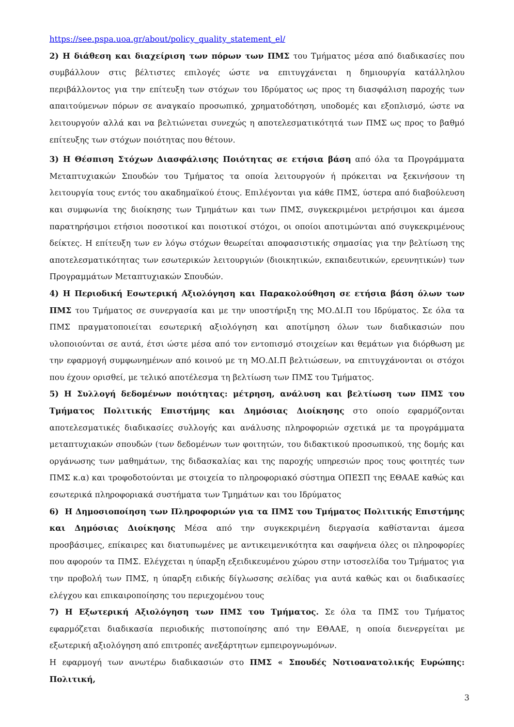https://see.pspa.uoa.gr/about/policy_quality_statement_el/
2) Η διάθεση και διαχείριση των πόρων των ΠΜΣ του Τμήματος μέσα από διαδικασίες που συμβάλλουν στις βέλτιστες επιλογές ώστε να επιτυγχάνεται η δημιουργία κατάλληλου περιβάλλοντος για την επίτευξη των στόχων του Ιδρύματος ως προς τη διασφάλιση παροχής των απαιτούμενων πόρων σε αναγκαίο προσωπικό, χρηματοδότηση, υποδομές και εξοπλισμό, ώστε να λειτουργούν αλλά και να βελτιώνεται συνεχώς η αποτελεσματικότητά των ΠΜΣ ως προς το βαθμό επίτευξης των στόχων ποιότητας που θέτουν.
3) Η Θέσπιση Στόχων Διασφάλισης Ποιότητας σε ετήσια βάση από όλα τα Προγράμματα Μεταπτυχιακών Σπουδών του Τμήματος τα οποία λειτουργούν ή πρόκειται να ξεκινήσουν τη λειτουργία τους εντός του ακαδημαϊκού έτους. Επιλέγονται για κάθε ΠΜΣ, ύστερα από διαβούλευση και συμφωνία της διοίκησης των Τμημάτων και των ΠΜΣ, συγκεκριμένοι μετρήσιμοι και άμεσα παρατηρήσιμοι ετήσιοι ποσοτικοί και ποιοτικοί στόχοι, οι οποίοι αποτιμώνται από συγκεκριμένους δείκτες. Η επίτευξη των εν λόγω στόχων θεωρείται αποφασιστικής σημασίας για την βελτίωση της αποτελεσματικότητας των εσωτερικών λειτουργιών (διοικητικών, εκπαιδευτικών, ερευνητικών) των Προγραμμάτων Μεταπτυχιακών Σπουδών.
4) Η Περιοδική Εσωτερική Αξιολόγηση και Παρακολούθηση σε ετήσια βάση όλων των ΠΜΣ του Τμήματος σε συνεργασία και με την υποστήριξη της ΜΟ.ΔΙ.Π του Ιδρύματος. Σε όλα τα ΠΜΣ πραγματοποιείται εσωτερική αξιολόγηση και αποτίμηση όλων των διαδικασιών που υλοποιούνται σε αυτά, έτσι ώστε μέσα από τον εντοπισμό στοιχείων και θεμάτων για διόρθωση με την εφαρμογή συμφωνημένων από κοινού με τη ΜΟ.ΔΙ.Π βελτιώσεων, να επιτυγχάνονται οι στόχοι που έχουν ορισθεί, με τελικό αποτέλεσμα τη βελτίωση των ΠΜΣ του Τμήματος.
5) Η Συλλογή δεδομένων ποιότητας: μέτρηση, ανάλυση και βελτίωση των ΠΜΣ του Τμήματος Πολιτικής Επιστήμης και Δημόσιας Διοίκησης στο οποίο εφαρμόζονται αποτελεσματικές διαδικασίες συλλογής και ανάλυσης πληροφοριών σχετικά με τα προγράμματα μεταπτυχιακών σπουδών (των δεδομένων των φοιτητών, του διδακτικού προσωπικού, της δομής και οργάνωσης των μαθημάτων, της διδασκαλίας και της παροχής υπηρεσιών προς τους φοιτητές των ΠΜΣ κ.α) και τροφοδοτούνται με στοιχεία το πληροφοριακό σύστημα ΟΠΕΣΠ της ΕΘΑΑΕ καθώς και εσωτερικά πληροφοριακά συστήματα των Τμημάτων και του Ιδρύματος
6) Η Δημοσιοποίηση των Πληροφοριών για τα ΠΜΣ του Τμήματος Πολιτικής Επιστήμης και Δημόσιας Διοίκησης Μέσα από την συγκεκριμένη διεργασία καθίστανται άμεσα προσβάσιμες, επίκαιρες και διατυπωμένες με αντικειμενικότητα και σαφήνεια όλες οι πληροφορίες που αφορούν τα ΠΜΣ. Ελέγχεται η ύπαρξη εξειδικευμένου χώρου στην ιστοσελίδα του Τμήματος για την προβολή των ΠΜΣ, η ύπαρξη ειδικής δίγλωσσης σελίδας για αυτά καθώς και οι διαδικασίες ελέγχου και επικαιροποίησης του περιεχομένου τους
7) Η Εξωτερική Αξιολόγηση των ΠΜΣ του Τμήματος. Σε όλα τα ΠΜΣ του Τμήματος εφαρμόζεται διαδικασία περιοδικής πιστοποίησης από την ΕΘΑΑΕ, η οποία διενεργείται με εξωτερική αξιολόγηση από επιτροπές ανεξάρτητων εμπειρογνωμόνων.
Η εφαρμογή των ανωτέρω διαδικασιών στο ΠΜΣ « Σπουδές Νοτιοανατολικής Ευρώπης: Πολιτική,
3